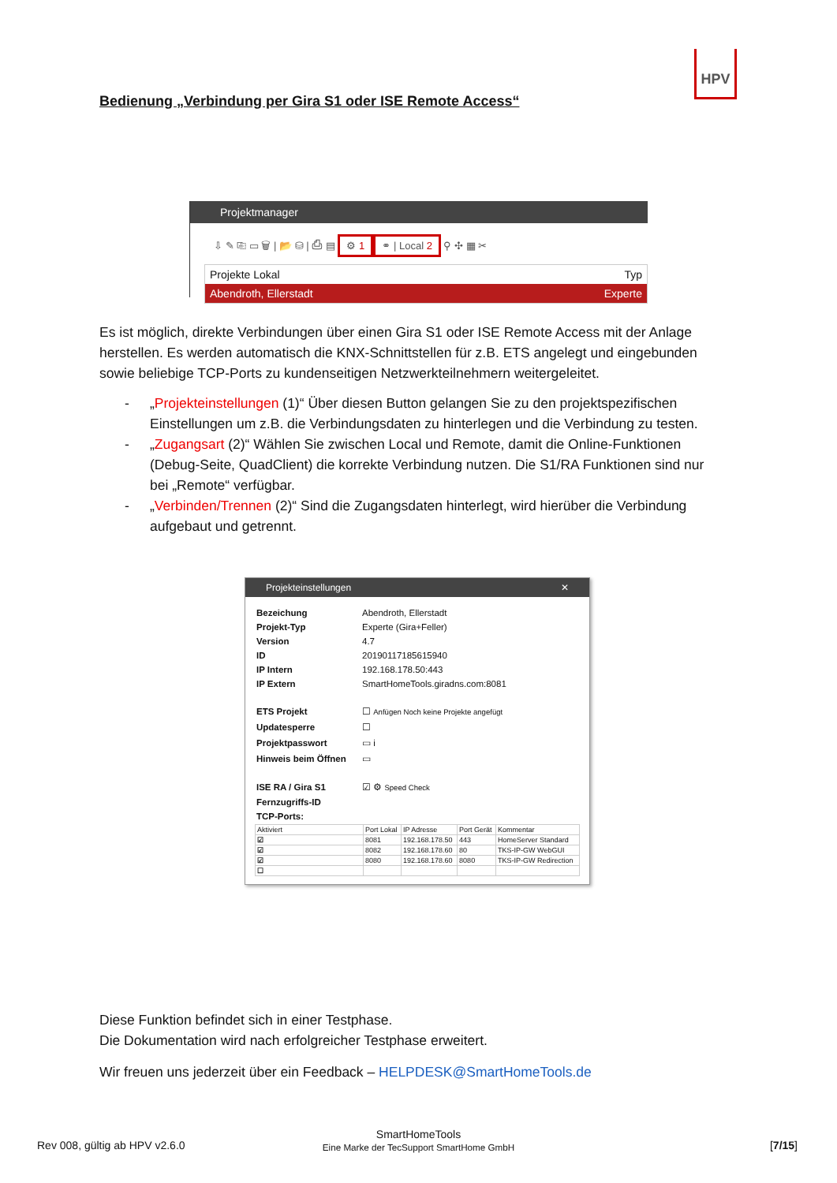HPV
Bedienung „Verbindung per Gira S1 oder ISE Remote Access“
Projektmanager
⇩ ✎ ⎘ ▭ 🗑 | 📂 ⛁ | ⎙ ▤ ⚙ 1 ⚭ | Local 2 ⚲ ✣ ▦ ✂
Projekte Lokal Typ
Abendroth, Ellerstadt Experte
Es ist möglich, direkte Verbindungen über einen Gira S1 oder ISE Remote Access mit der Anlage herstellen. Es werden automatisch die KNX-Schnittstellen für z.B. ETS angelegt und eingebunden sowie beliebige TCP-Ports zu kundenseitigen Netzwerkteilnehmern weitergeleitet.
- „Projekteinstellungen (1)“ Über diesen Button gelangen Sie zu den projektspezifischen Einstellungen um z.B. die Verbindungsdaten zu hinterlegen und die Verbindung zu testen.
- „Zugangsart (2)“ Wählen Sie zwischen Local und Remote, damit die Online-Funktionen (Debug-Seite, QuadClient) die korrekte Verbindung nutzen. Die S1/RA Funktionen sind nur bei „Remote“ verfügbar.
- „Verbinden/Trennen (2)“ Sind die Zugangsdaten hinterlegt, wird hierüber die Verbindung aufgebaut und getrennt.
Projekteinstellungen ✕
| Bezeichung | Abendroth, Ellerstadt |
| Projekt-Typ | Experte (Gira+Feller) |
| Version | 4.7 |
| ID | 20190117185615940 |
| IP Intern | 192.168.178.50:443 |
| IP Extern | SmartHomeTools.giradns.com:8081 |
| ETS Projekt | ☐ Anfügen Noch keine Projekte angefügt |
| Updatesperre | ☐ |
| Projektpasswort | ▭ i |
| Hinweis beim Öffnen | ▭ |
| ISE RA / Gira S1 | ☑ ⚙ Speed Check |
| Fernzugriffs-ID | |
| TCP-Ports: | |
| Aktiviert | Port Lokal | IP Adresse | Port Gerät | Kommentar |
| --- | --- | --- | --- | --- |
| ☑ | 8081 | 192.168.178.50 | 443 | HomeServer Standard |
| ☑ | 8082 | 192.168.178.60 | 80 | TKS-IP-GW WebGUI |
| ☑ | 8080 | 192.168.178.60 | 8080 | TKS-IP-GW Redirection |
| ☐ | | | | |
Diese Funktion befindet sich in einer Testphase.
Die Dokumentation wird nach erfolgreicher Testphase erweitert.
Wir freuen uns jederzeit über ein Feedback – HELPDESK@SmartHomeTools.de
Rev 008, gültig ab HPV v2.6.0
SmartHomeTools
Eine Marke der TecSupport SmartHome GmbH
[7/15]